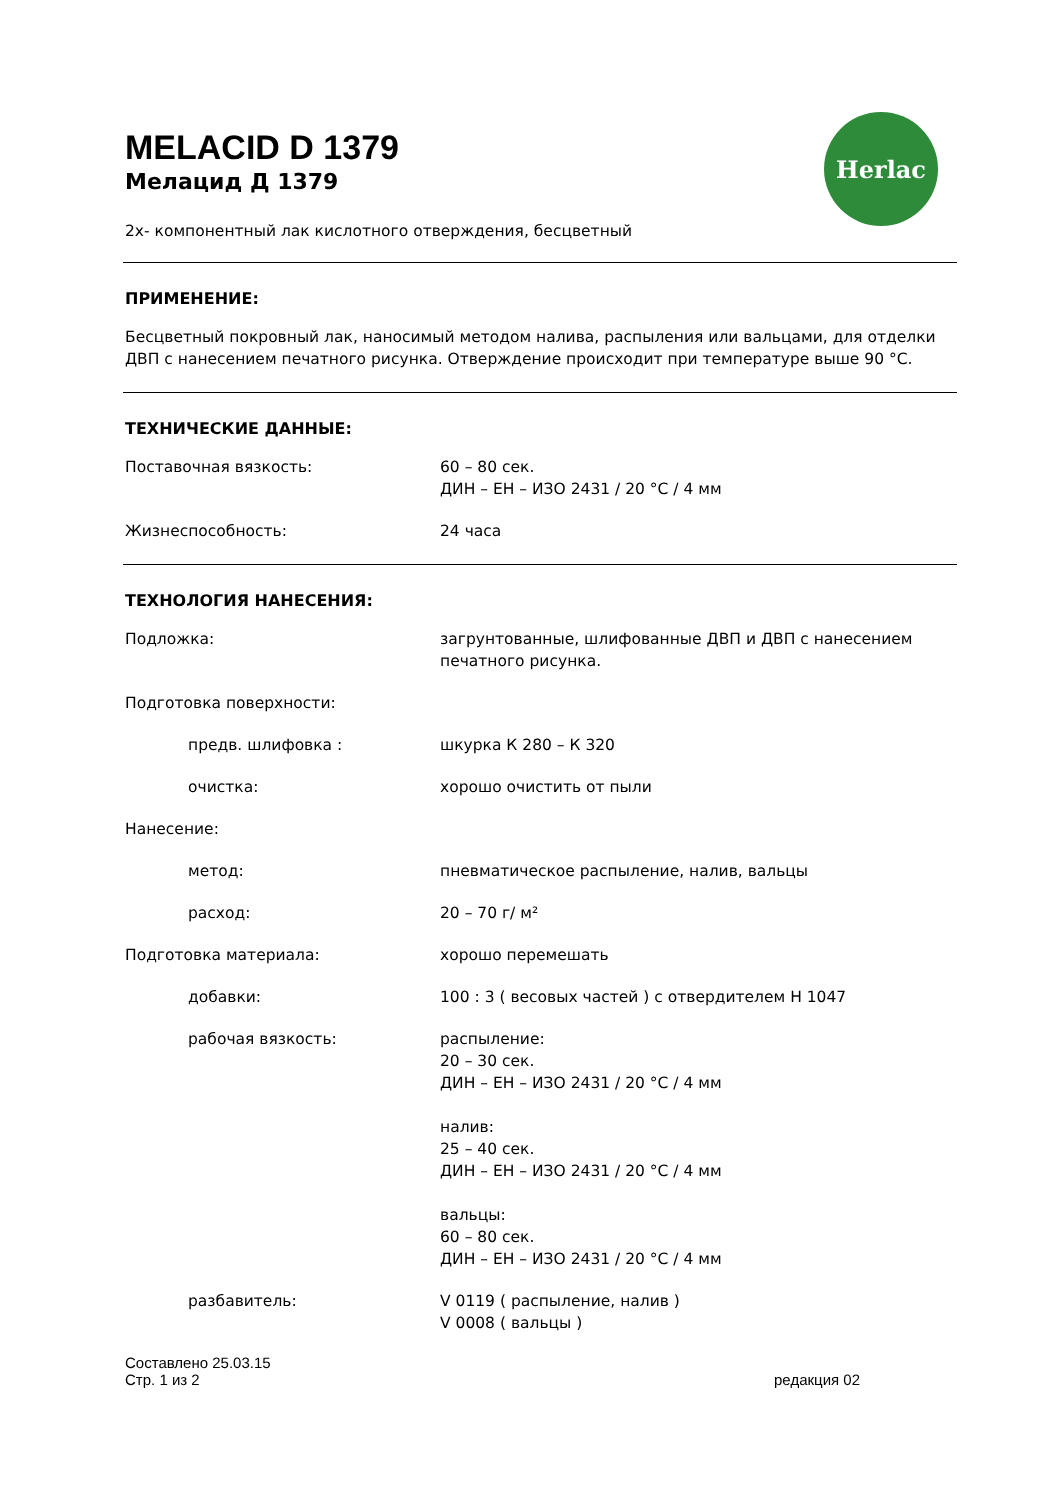Herlac
MELACID D 1379
Мелацид Д 1379
2х- компонентный лак кислотного отверждения, бесцветный
ПРИМЕНЕНИЕ:
Бесцветный покровный лак, наносимый методом налива, распыления или вальцами, для отделки ДВП с нанесением печатного рисунка. Отверждение происходит при температуре выше 90 °С.
ТЕХНИЧЕСКИЕ ДАННЫЕ:
Поставочная вязкость: 60 – 80 сек.
ДИН – ЕН – ИЗО 2431 / 20 °С / 4 мм
Жизнеспособность: 24 часа
ТЕХНОЛОГИЯ НАНЕСЕНИЯ:
Подложка: загрунтованные, шлифованные ДВП и ДВП с нанесением печатного рисунка.
Подготовка поверхности:
предв. шлифовка : шкурка К 280 – К 320
очистка: хорошо очистить от пыли
Нанесение:
метод: пневматическое распыление, налив, вальцы
расход: 20 – 70 г/ м²
Подготовка материала: хорошо перемешать
добавки: 100 : 3 ( весовых частей ) с отвердителем Н 1047
рабочая вязкость: распыление:
20 – 30 сек.
ДИН – ЕН – ИЗО 2431 / 20 °С / 4 мм
налив:
25 – 40 сек.
ДИН – ЕН – ИЗО 2431 / 20 °С / 4 мм
вальцы:
60 – 80 сек.
ДИН – ЕН – ИЗО 2431 / 20 °С / 4 мм
разбавитель: V 0119 ( распыление, налив )
V 0008 ( вальцы )
Составлено 25.03.15
Стр. 1 из 2
редакция 02